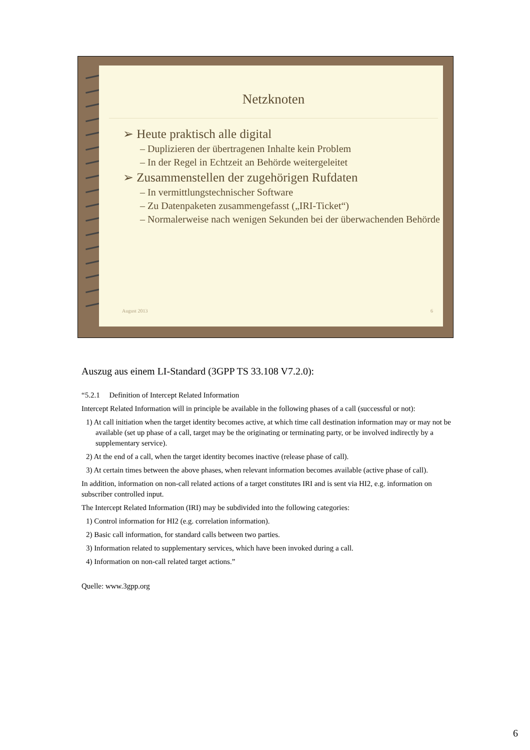Netzknoten
➢ Heute praktisch alle digital
– Duplizieren der übertragenen Inhalte kein Problem
– In der Regel in Echtzeit an Behörde weitergeleitet
➢ Zusammenstellen der zugehörigen Rufdaten
– In vermittlungstechnischer Software
– Zu Datenpaketen zusammengefasst („IRI-Ticket“)
– Normalerweise nach wenigen Sekunden bei der überwachenden Behörde
August 2013 6
Auszug aus einem LI-Standard (3GPP TS 33.108 V7.2.0):
“5.2.1 Definition of Intercept Related Information
Intercept Related Information will in principle be available in the following phases of a call (successful or not):
1) At call initiation when the target identity becomes active, at which time call destination information may or may not be available (set up phase of a call, target may be the originating or terminating party, or be involved indirectly by a supplementary service).
2) At the end of a call, when the target identity becomes inactive (release phase of call).
3) At certain times between the above phases, when relevant information becomes available (active phase of call).
In addition, information on non-call related actions of a target constitutes IRI and is sent via HI2, e.g. information on subscriber controlled input.
The Intercept Related Information (IRI) may be subdivided into the following categories:
1) Control information for HI2 (e.g. correlation information).
2) Basic call information, for standard calls between two parties.
3) Information related to supplementary services, which have been invoked during a call.
4) Information on non-call related target actions.”
Quelle: www.3gpp.org
6